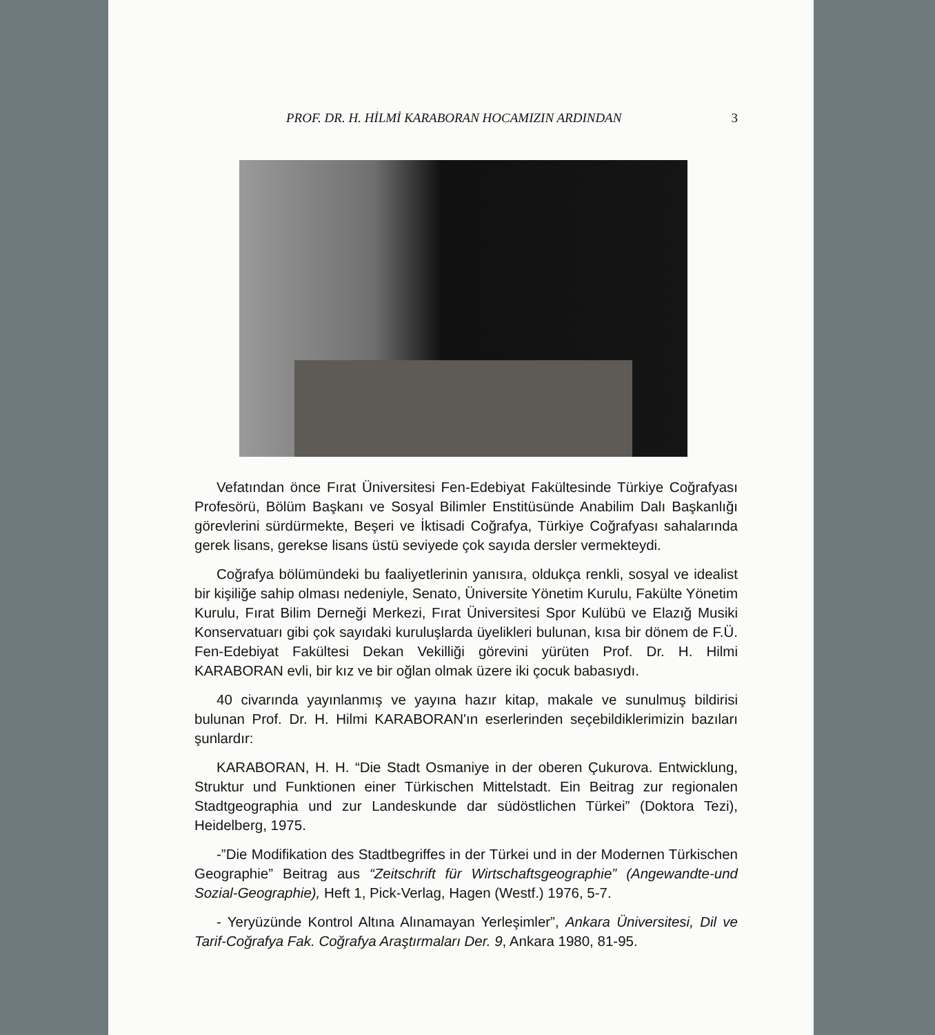PROF. DR. H. HİLMİ KARABORAN HOCAMIZIN ARDINDAN 3
Vefatından önce Fırat Üniversitesi Fen-Edebiyat Fakültesinde Türkiye Coğrafyası Profesörü, Bölüm Başkanı ve Sosyal Bilimler Enstitüsünde Anabilim Dalı Başkanlığı görevlerini sürdürmekte, Beşeri ve İktisadi Coğrafya, Türkiye Coğrafyası sahalarında gerek lisans, gerekse lisans üstü seviyede çok sayıda dersler vermekteydi.
Coğrafya bölümündeki bu faaliyetlerinin yanısıra, oldukça renkli, sosyal ve idealist bir kişiliğe sahip olması nedeniyle, Senato, Üniversite Yönetim Kurulu, Fakülte Yönetim Kurulu, Fırat Bilim Derneği Merkezi, Fırat Üniversitesi Spor Kulübü ve Elazığ Musiki Konservatuarı gibi çok sayıdaki kuruluşlarda üyelikleri bulunan, kısa bir dönem de F.Ü. Fen-Edebiyat Fakültesi Dekan Vekilliği görevini yürüten Prof. Dr. H. Hilmi KARABORAN evli, bir kız ve bir oğlan olmak üzere iki çocuk babasıydı.
40 civarında yayınlanmış ve yayına hazır kitap, makale ve sunulmuş bildirisi bulunan Prof. Dr. H. Hilmi KARABORAN'ın eserlerinden seçebildiklerimizin bazıları şunlardır:
KARABORAN, H. H. “Die Stadt Osmaniye in der oberen Çukurova. Entwicklung, Struktur und Funktionen einer Türkischen Mittelstadt. Ein Beitrag zur regionalen Stadtgeographia und zur Landeskunde dar südöstlichen Türkei” (Doktora Tezi), Heidelberg, 1975.
-”Die Modifikation des Stadtbegriffes in der Türkei und in der Modernen Türkischen Geographie” Beitrag aus “Zeitschrift für Wirtschaftsgeographie” (Angewandte-und Sozial-Geographie), Heft 1, Pick-Verlag, Hagen (Westf.) 1976, 5-7.
- Yeryüzünde Kontrol Altına Alınamayan Yerleşimler”, Ankara Üniversitesi, Dil ve Tarif-Coğrafya Fak. Coğrafya Araştırmaları Der. 9, Ankara 1980, 81-95.